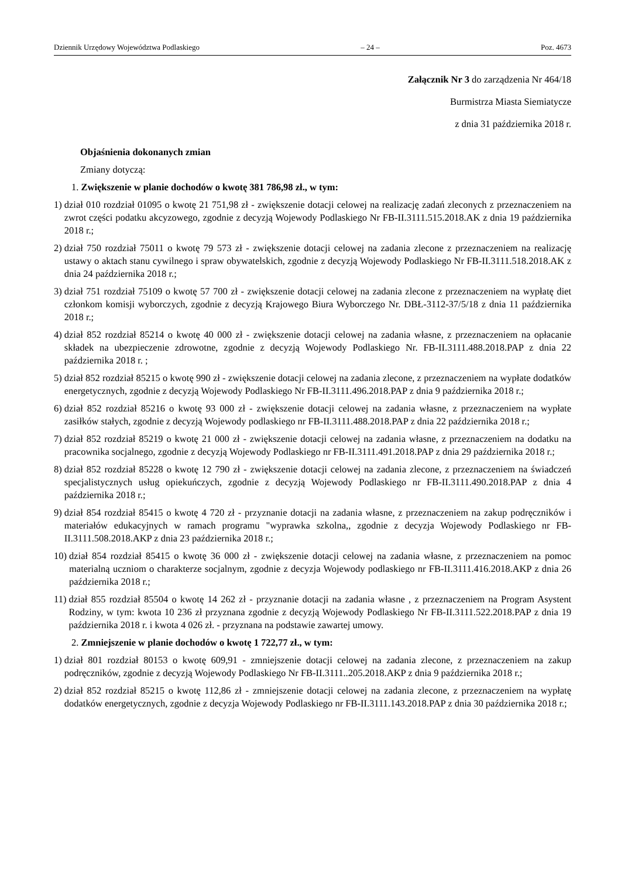Dziennik Urzędowy Województwa Podlaskiego – 24 – Poz. 4673
Załącznik Nr 3 do zarządzenia Nr 464/18
Burmistrza Miasta Siemiatycze
z dnia 31 października 2018 r.
Objaśnienia dokonanych zmian
Zmiany dotyczą:
1. Zwiększenie w planie dochodów o kwotę 381 786,98 zł., w tym:
1) dział 010 rozdział 01095 o kwotę 21 751,98 zł - zwiększenie dotacji celowej na realizację zadań zleconych z przeznaczeniem na zwrot części podatku akcyzowego, zgodnie z decyzją Wojewody Podlaskiego Nr FB-II.3111.515.2018.AK z dnia 19 października 2018 r.;
2) dział 750 rozdział 75011 o kwotę 79 573 zł - zwiększenie dotacji celowej na zadania zlecone z przeznaczeniem na realizację ustawy o aktach stanu cywilnego i spraw obywatelskich, zgodnie z decyzją Wojewody Podlaskiego Nr FB-II.3111.518.2018.AK z dnia 24 października 2018 r.;
3) dział 751 rozdział 75109 o kwotę 57 700 zł - zwiększenie dotacji celowej na zadania zlecone z przeznaczeniem na wypłatę diet członkom komisji wyborczych, zgodnie z decyzją Krajowego Biura Wyborczego Nr. DBŁ-3112-37/5/18 z dnia 11 października 2018 r.;
4) dział 852 rozdział 85214 o kwotę 40 000 zł - zwiększenie dotacji celowej na zadania własne, z przeznaczeniem na opłacanie składek na ubezpieczenie zdrowotne, zgodnie z decyzją Wojewody Podlaskiego Nr. FB-II.3111.488.2018.PAP z dnia 22 października 2018 r. ;
5) dział 852 rozdział 85215 o kwotę 990 zł - zwiększenie dotacji celowej na zadania zlecone, z przeznaczeniem na wypłate dodatków energetycznych, zgodnie z decyzją Wojewody Podlaskiego Nr FB-II.3111.496.2018.PAP z dnia 9 października 2018 r.;
6) dział 852 rozdział 85216 o kwotę 93 000 zł - zwiększenie dotacji celowej na zadania własne, z przeznaczeniem na wypłate zasiłków stałych, zgodnie z decyzją Wojewody podlaskiego nr FB-II.3111.488.2018.PAP z dnia 22 października 2018 r.;
7) dział 852 rozdział 85219 o kwotę 21 000 zł - zwiększenie dotacji celowej na zadania własne, z przeznaczeniem na dodatku na pracownika socjalnego, zgodnie z decyzją Wojewody Podlaskiego nr FB-II.3111.491.2018.PAP z dnia 29 października 2018 r.;
8) dział 852 rozdział 85228 o kwotę 12 790 zł - zwiększenie dotacji celowej na zadania zlecone, z przeznaczeniem na świadczeń specjalistycznych usług opiekuńczych, zgodnie z decyzją Wojewody Podlaskiego nr FB-II.3111.490.2018.PAP z dnia 4 października 2018 r.;
9) dział 854 rozdział 85415 o kwotę 4 720 zł - przyznanie dotacji na zadania własne, z przeznaczeniem na zakup podręczników i materiałów edukacyjnych w ramach programu "wyprawka szkolna,, zgodnie z decyzja Wojewody Podlaskiego nr FB-II.3111.508.2018.AKP z dnia 23 października 2018 r.;
10) dział 854 rozdział 85415 o kwotę 36 000 zł - zwiększenie dotacji celowej na zadania własne, z przeznaczeniem na pomoc materialną uczniom o charakterze socjalnym, zgodnie z decyzja Wojewody podlaskiego nr FB-II.3111.416.2018.AKP z dnia 26 października 2018 r.;
11) dział 855 rozdział 85504 o kwotę 14 262 zł - przyznanie dotacji na zadania własne , z przeznaczeniem na Program Asystent Rodziny, w tym: kwota 10 236 zł przyznana zgodnie z decyzją Wojewody Podlaskiego Nr FB-II.3111.522.2018.PAP z dnia 19 października 2018 r. i kwota 4 026 zł. - przyznana na podstawie zawartej umowy.
2. Zmniejszenie w planie dochodów o kwotę 1 722,77 zł., w tym:
1) dział 801 rozdział 80153 o kwotę 609,91 - zmniejszenie dotacji celowej na zadania zlecone, z przeznaczeniem na zakup podręczników, zgodnie z decyzją Wojewody Podlaskiego Nr FB-II.3111..205.2018.AKP z dnia 9 października 2018 r.;
2) dział 852 rozdział 85215 o kwotę 112,86 zł - zmniejszenie dotacji celowej na zadania zlecone, z przeznaczeniem na wypłatę dodatków energetycznych, zgodnie z decyzja Wojewody Podlaskiego nr FB-II.3111.143.2018.PAP z dnia 30 października 2018 r.;